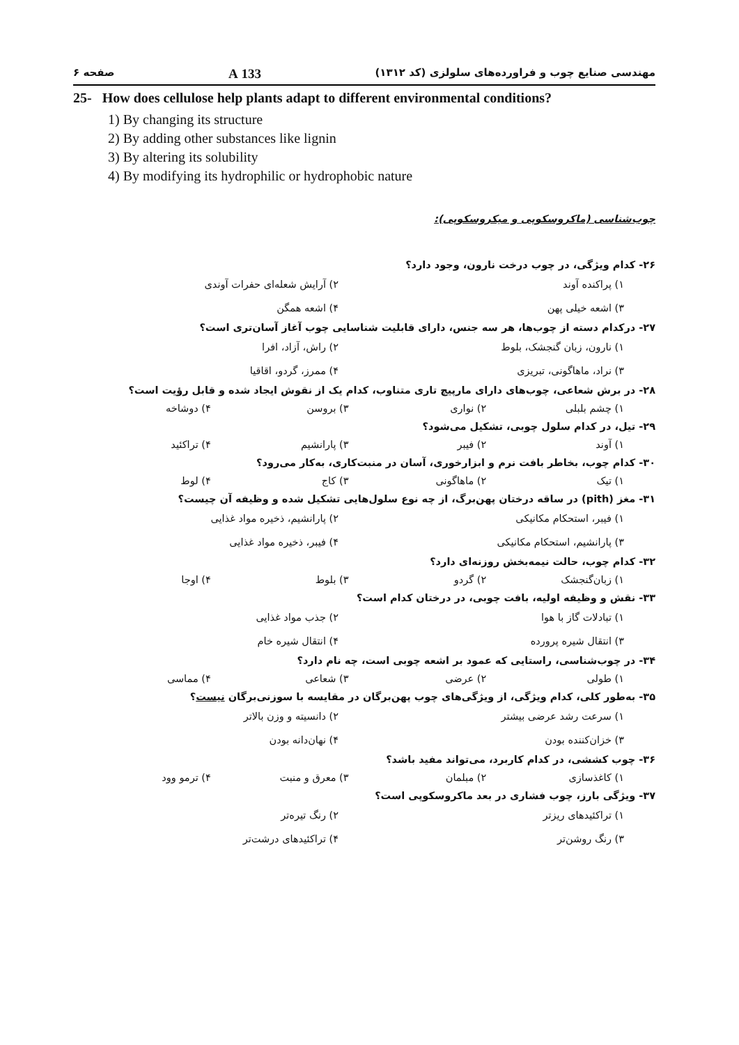مهندسی صنایع چوب و فراورده‌های سلولزی (کد ۱۳۱۲) 133 A صفحه ۶
25- How does cellulose help plants adapt to different environmental conditions?
1) By changing its structure
2) By adding other substances like lignin
3) By altering its solubility
4) By modifying its hydrophilic or hydrophobic nature
چوب‌شناسی (ماکروسکوپی و میکروسکوپی):
۲۶- کدام ویژگی، در چوب درخت نارون، وجود دارد؟
۱) پراکنده آوند ۲) آرایش شعله‌ای حفرات آوندی ۳) اشعه خیلی پهن ۴) اشعه همگن
۲۷- درکدام دسته از چوب‌ها، هر سه جنس، دارای قابلیت شناسایی چوب آغاز آسان‌تری است؟
۱) نارون، زبان گنجشک، بلوط ۲) راش، آزاد، افرا ۳) نراد، ماهاگونی، تبریزی ۴) ممرز، گردو، اقاقیا
۲۸- در برش شعاعی، چوب‌های دارای مارپیچ تاری متناوب، کدام یک از نقوش ایجاد شده و قابل رؤیت است؟
۱) چشم بلبلی ۲) نواری ۳) بروسن ۴) دوشاخه
۲۹- تیل، در کدام سلول چوبی، تشکیل می‌شود؟
۱) آوند ۲) فیبر ۳) پارانشیم ۴) تراکئید
۳۰- کدام چوب، بخاطر بافت نرم و ابزارخوری، آسان در منبت‌کاری، به‌کار می‌رود؟
۱) تیک ۲) ماهاگونی ۳) کاج ۴) لوط
۳۱- مغز (pith) در ساقه درختان پهن‌برگ، از چه نوع سلول‌هایی تشکیل شده و وظیفه آن چیست؟
۱) فیبر، استحکام مکانیکی ۲) پارانشیم، ذخیره مواد غذایی ۳) پارانشیم، استحکام مکانیکی ۴) فیبر، ذخیره مواد غذایی
۳۲- کدام چوب، حالت نیمه‌بخش روزنه‌ای دارد؟
۱) زبان‌گنجشک ۲) گردو ۳) بلوط ۴) اوجا
۳۳- نقش و وظیفه اولیه، بافت چوبی، در درختان کدام است؟
۱) تبادلات گاز با هوا ۲) جذب مواد غذایی ۳) انتقال شیره پرورده ۴) انتقال شیره خام
۳۴- در چوب‌شناسی، راستایی که عمود بر اشعه چوبی است، چه نام دارد؟
۱) طولی ۲) عرضی ۳) شعاعی ۴) مماسی
۳۵- به‌طور کلی، کدام ویژگی، از ویژگی‌های چوب پهن‌برگان در مقایسه با سوزنی‌برگان نیست؟
۱) سرعت رشد عرضی بیشتر ۲) دانسیته و وزن بالاتر ۳) خزان‌کننده بودن ۴) نهان‌دانه بودن
۳۶- چوب کششی، در کدام کاربرد، می‌تواند مفید باشد؟
۱) کاغذسازی ۲) مبلمان ۳) معرق و منبت ۴) ترمو وود
۳۷- ویژگی بارز، چوب فشاری در بعد ماکروسکوپی است؟
۱) تراکئیدهای ریزتر ۲) رنگ تیره‌تر ۳) رنگ روشن‌تر ۴) تراکئیدهای درشت‌تر